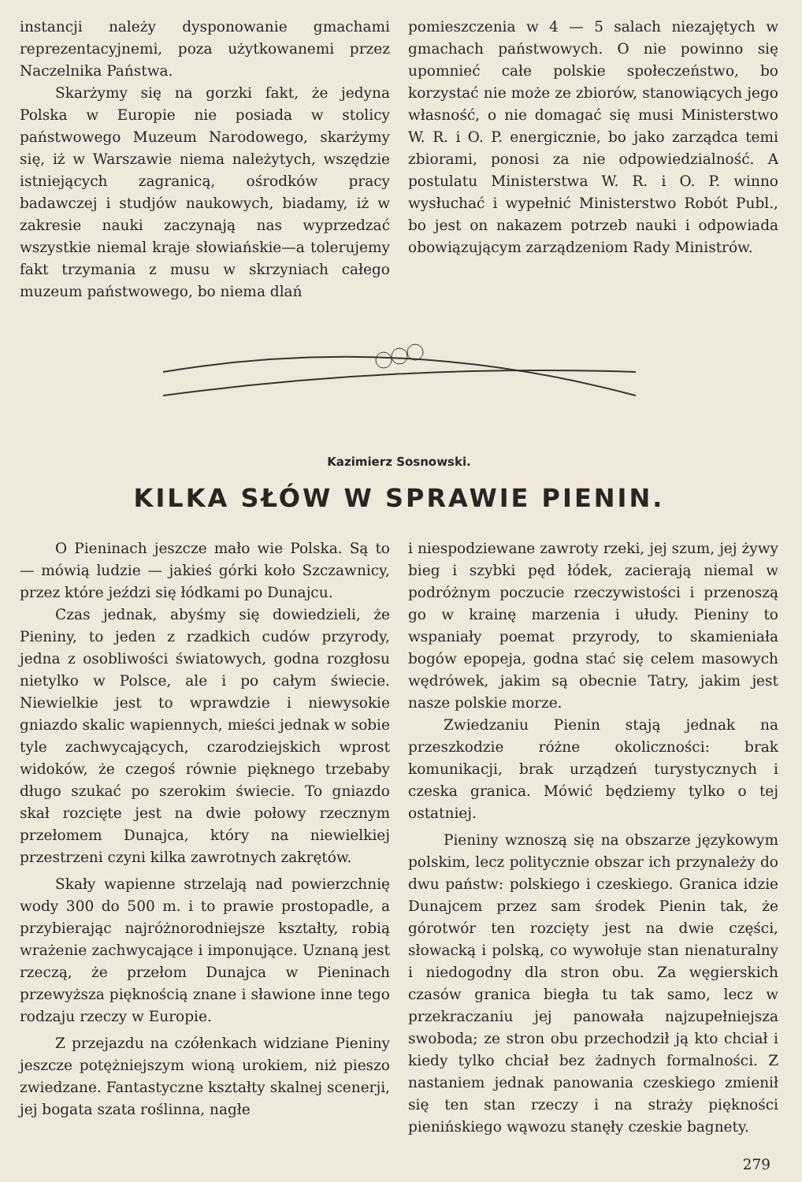instancji należy dysponowanie gmachami reprezentacyjnemi, poza użytkowanemi przez Naczelnika Państwa.
Skarżymy się na gorzki fakt, że jedyna Polska w Europie nie posiada w stolicy państwowego Muzeum Narodowego, skarżymy się, iż w Warszawie niema należytych, wszędzie istniejących zagranicą, ośrodków pracy badawczej i studjów naukowych, biadamy, iż w zakresie nauki zaczynają nas wyprzedzać wszystkie niemal kraje słowiańskie—a tolerujemy fakt trzymania z musu w skrzyniach całego muzeum państwowego, bo niema dlań
pomieszczenia w 4 — 5 salach niezajętych w gmachach państwowych. O nie powinno się upomnieć całe polskie społeczeństwo, bo korzystać nie może ze zbiorów, stanowiących jego własność, o nie domagać się musi Ministerstwo W. R. i O. P. energicznie, bo jako zarządca temi zbiorami, ponosi za nie odpowiedzialność. A postulatu Ministerstwa W. R. i O. P. winno wysłuchać i wypełnić Ministerstwo Robót Publ., bo jest on nakazem potrzeb nauki i odpowiada obowiązującym zarządzeniom Rady Ministrów.
Kazimierz Sosnowski.
KILKA SŁÓW W SPRAWIE PIENIN.
O Pieninach jeszcze mało wie Polska. Są to — mówią ludzie — jakieś górki koło Szczawnicy, przez które jeździ się łódkami po Dunajcu.
Czas jednak, abyśmy się dowiedzieli, że Pieniny, to jeden z rzadkich cudów przyrody, jedna z osobliwości światowych, godna rozgłosu nietylko w Polsce, ale i po całym świecie. Niewielkie jest to wprawdzie i niewysokie gniazdo skalic wapiennych, mieści jednak w sobie tyle zachwycających, czarodziejskich wprost widoków, że czegoś równie pięknego trzebaby długo szukać po szerokim świecie. To gniazdo skał rozcięte jest na dwie połowy rzecznym przełomem Dunajca, który na niewielkiej przestrzeni czyni kilka zawrotnych zakrętów.
Skały wapienne strzelają nad powierzchnię wody 300 do 500 m. i to prawie prostopadle, a przybierając najróżnorodniejsze kształty, robią wrażenie zachwycające i imponujące. Uznaną jest rzeczą, że przełom Dunajca w Pieninach przewyższa pięknością znane i sławione inne tego rodzaju rzeczy w Europie.
Z przejazdu na czółenkach widziane Pieniny jeszcze potężniejszym wioną urokiem, niż pieszo zwiedzane. Fantastyczne kształty skalnej scenerji, jej bogata szata roślinna, nagłe
i niespodziewane zawroty rzeki, jej szum, jej żywy bieg i szybki pęd łódek, zacierają niemal w podróżnym poczucie rzeczywistości i przenoszą go w krainę marzenia i ułudy. Pieniny to wspaniały poemat przyrody, to skamieniała bogów epopeja, godna stać się celem masowych wędrówek, jakim są obecnie Tatry, jakim jest nasze polskie morze.
Zwiedzaniu Pienin stają jednak na przeszkodzie różne okoliczności: brak komunikacji, brak urządzeń turystycznych i czeska granica. Mówić będziemy tylko o tej ostatniej.
Pieniny wznoszą się na obszarze językowym polskim, lecz politycznie obszar ich przynależy do dwu państw: polskiego i czeskiego. Granica idzie Dunajcem przez sam środek Pienin tak, że górotwór ten rozcięty jest na dwie części, słowacką i polską, co wywołuje stan nienaturalny i niedogodny dla stron obu. Za węgierskich czasów granica biegła tu tak samo, lecz w przekraczaniu jej panowała najzupełniejsza swoboda; ze stron obu przechodził ją kto chciał i kiedy tylko chciał bez żadnych formalności. Z nastaniem jednak panowania czeskiego zmienił się ten stan rzeczy i na straży piękności pienińskiego wąwozu stanęły czeskie bagnety.
279